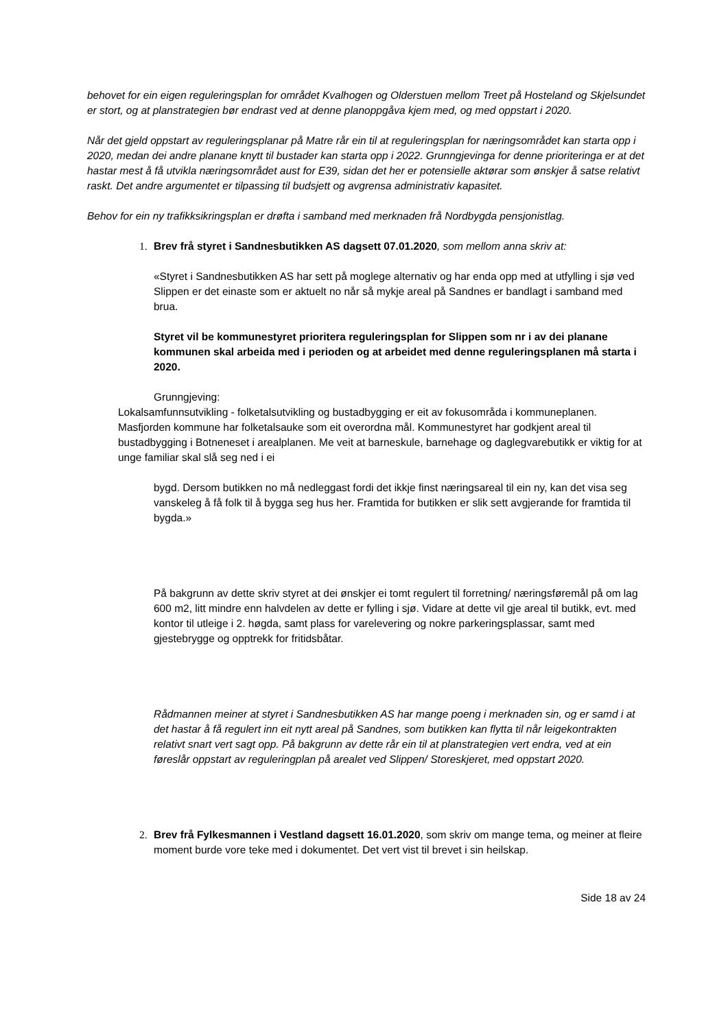behovet for ein eigen reguleringsplan for området Kvalhogen og Olderstuen mellom Treet på Hosteland og Skjelsundet er stort, og at planstrategien bør endrast ved at denne planoppgåva kjem med, og med oppstart i 2020.
Når det gjeld oppstart av reguleringsplanar på Matre rår ein til at reguleringsplan for næringsområdet kan starta opp i 2020, medan dei andre planane knytt til bustader kan starta opp i 2022. Grunngjevinga for denne prioriteringa er at det hastar mest å få utvikla næringsområdet aust for E39, sidan det her er potensielle aktørar som ønskjer å satse relativt raskt. Det andre argumentet er tilpassing til budsjett og avgrensa administrativ kapasitet.
Behov for ein ny trafikksikringsplan er drøfta i samband med merknaden frå Nordbygda pensjonistlag.
1. Brev frå styret i Sandnesbutikken AS dagsett 07.01.2020, som mellom anna skriv at:
«Styret i Sandnesbutikken AS har sett på moglege alternativ og har enda opp med at utfylling i sjø ved Slippen er det einaste som er aktuelt no når så mykje areal på Sandnes er bandlagt i samband med brua.
Styret vil be kommunestyret prioritera reguleringsplan for Slippen som nr i av dei planane kommunen skal arbeida med i perioden og at arbeidet med denne reguleringsplanen må starta i 2020.
Grunngjeving:
Lokalsamfunnsutvikling - folketalsutvikling og bustadbygging er eit av fokusområda i kommuneplanen. Masfjorden kommune har folketalsauke som eit overordna mål. Kommunestyret har godkjent areal til bustadbygging i Botneneset i arealplanen. Me veit at barneskule, barnehage og daglegvarebutikk er viktig for at unge familiar skal slå seg ned i ei
bygd. Dersom butikken no må nedleggast fordi det ikkje finst næringsareal til ein ny, kan det visa seg vanskeleg å få folk til å bygga seg hus her. Framtida for butikken er slik sett avgjerande for framtida til bygda.»
På bakgrunn av dette skriv styret at dei ønskjer ei tomt regulert til forretning/ næringsføremål på om lag 600 m2, litt mindre enn halvdelen av dette er fylling i sjø. Vidare at dette vil gje areal til butikk, evt. med kontor til utleige i 2. høgda, samt plass for varelevering og nokre parkeringsplassar, samt med gjestebrygge og opptrekk for fritidsbåtar.
Rådmannen meiner at styret i Sandnesbutikken AS har mange poeng i merknaden sin, og er samd i at det hastar å få regulert inn eit nytt areal på Sandnes, som butikken kan flytta til når leigekontrakten relativt snart vert sagt opp. På bakgrunn av dette rår ein til at planstrategien vert endra, ved at ein føreslår oppstart av reguleringplan på arealet ved Slippen/ Storeskjeret, med oppstart 2020.
2. Brev frå Fylkesmannen i Vestland dagsett 16.01.2020, som skriv om mange tema, og meiner at fleire moment burde vore teke med i dokumentet. Det vert vist til brevet i sin heilskap.
Side 18 av 24